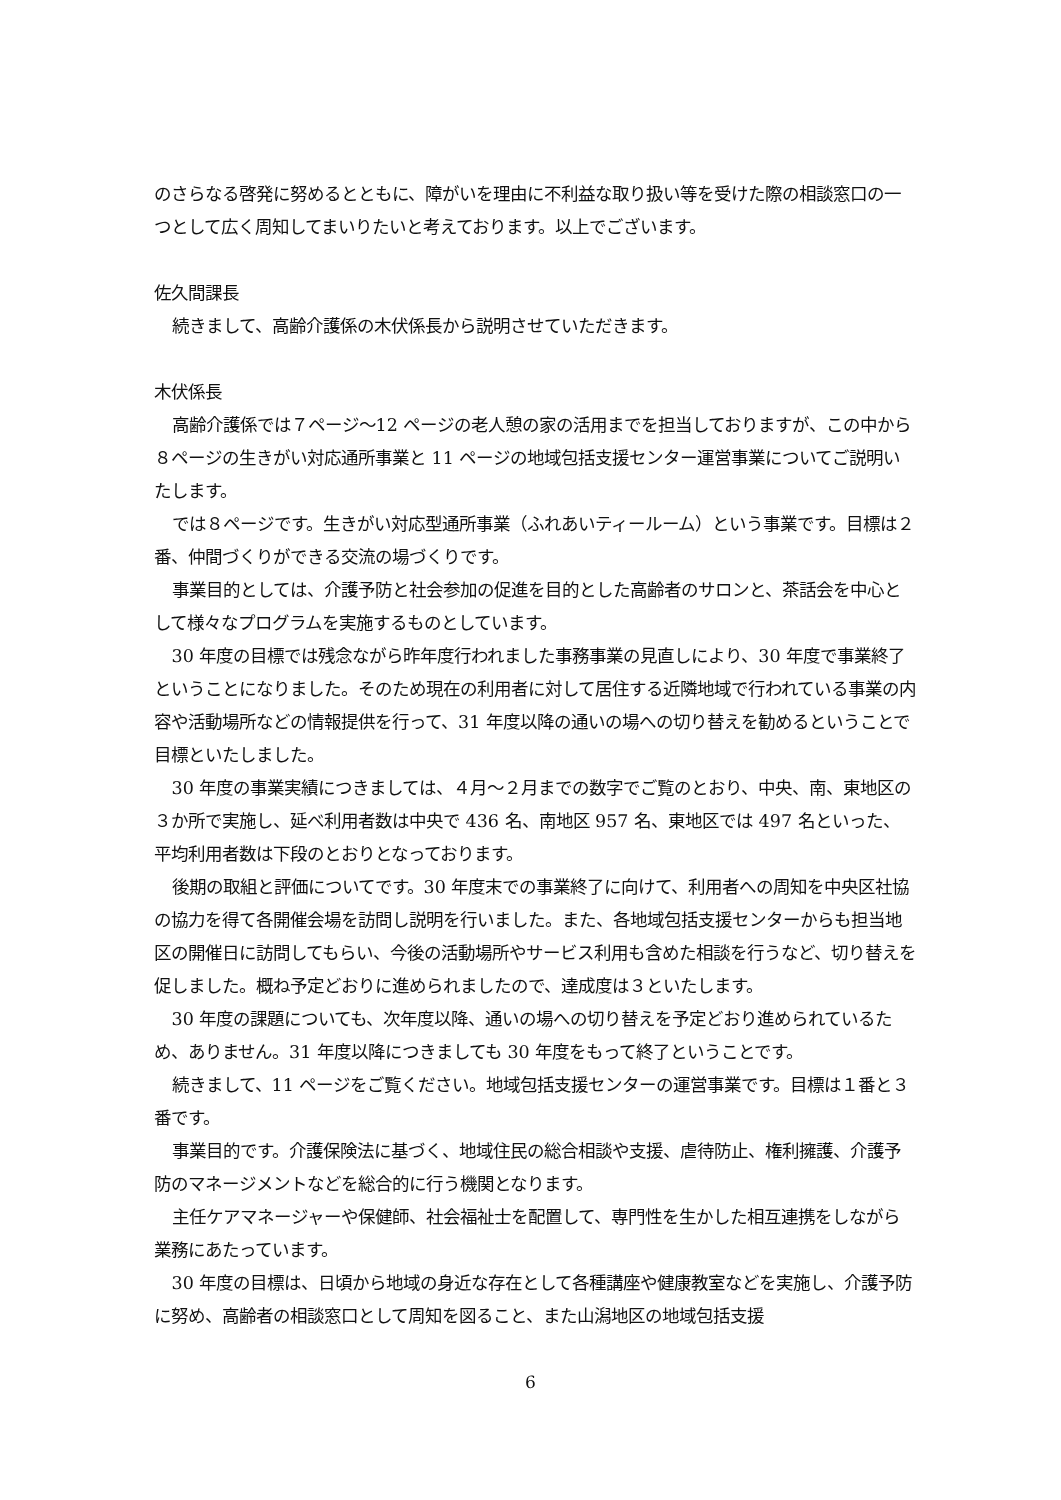のさらなる啓発に努めるとともに、障がいを理由に不利益な取り扱い等を受けた際の相談窓口の一つとして広く周知してまいりたいと考えております。以上でございます。
佐久間課長
続きまして、高齢介護係の木伏係長から説明させていただきます。
木伏係長
高齢介護係では７ページ～12 ページの老人憩の家の活用までを担当しておりますが、この中から８ページの生きがい対応通所事業と 11 ページの地域包括支援センター運営事業についてご説明いたします。
では８ページです。生きがい対応型通所事業（ふれあいティールーム）という事業です。目標は２番、仲間づくりができる交流の場づくりです。
事業目的としては、介護予防と社会参加の促進を目的とした高齢者のサロンと、茶話会を中心として様々なプログラムを実施するものとしています。
30 年度の目標では残念ながら昨年度行われました事務事業の見直しにより、30 年度で事業終了ということになりました。そのため現在の利用者に対して居住する近隣地域で行われている事業の内容や活動場所などの情報提供を行って、31 年度以降の通いの場への切り替えを勧めるということで目標といたしました。
30 年度の事業実績につきましては、４月～２月までの数字でご覧のとおり、中央、南、東地区の３か所で実施し、延べ利用者数は中央で 436 名、南地区 957 名、東地区では 497 名といった、平均利用者数は下段のとおりとなっております。
後期の取組と評価についてです。30 年度末での事業終了に向けて、利用者への周知を中央区社協の協力を得て各開催会場を訪問し説明を行いました。また、各地域包括支援センターからも担当地区の開催日に訪問してもらい、今後の活動場所やサービス利用も含めた相談を行うなど、切り替えを促しました。概ね予定どおりに進められましたので、達成度は３といたします。
30 年度の課題についても、次年度以降、通いの場への切り替えを予定どおり進められているため、ありません。31 年度以降につきましても 30 年度をもって終了ということです。
続きまして、11 ページをご覧ください。地域包括支援センターの運営事業です。目標は１番と３番です。
事業目的です。介護保険法に基づく、地域住民の総合相談や支援、虐待防止、権利擁護、介護予防のマネージメントなどを総合的に行う機関となります。
主任ケアマネージャーや保健師、社会福祉士を配置して、専門性を生かした相互連携をしながら業務にあたっています。
30 年度の目標は、日頃から地域の身近な存在として各種講座や健康教室などを実施し、介護予防に努め、高齢者の相談窓口として周知を図ること、また山潟地区の地域包括支援
6